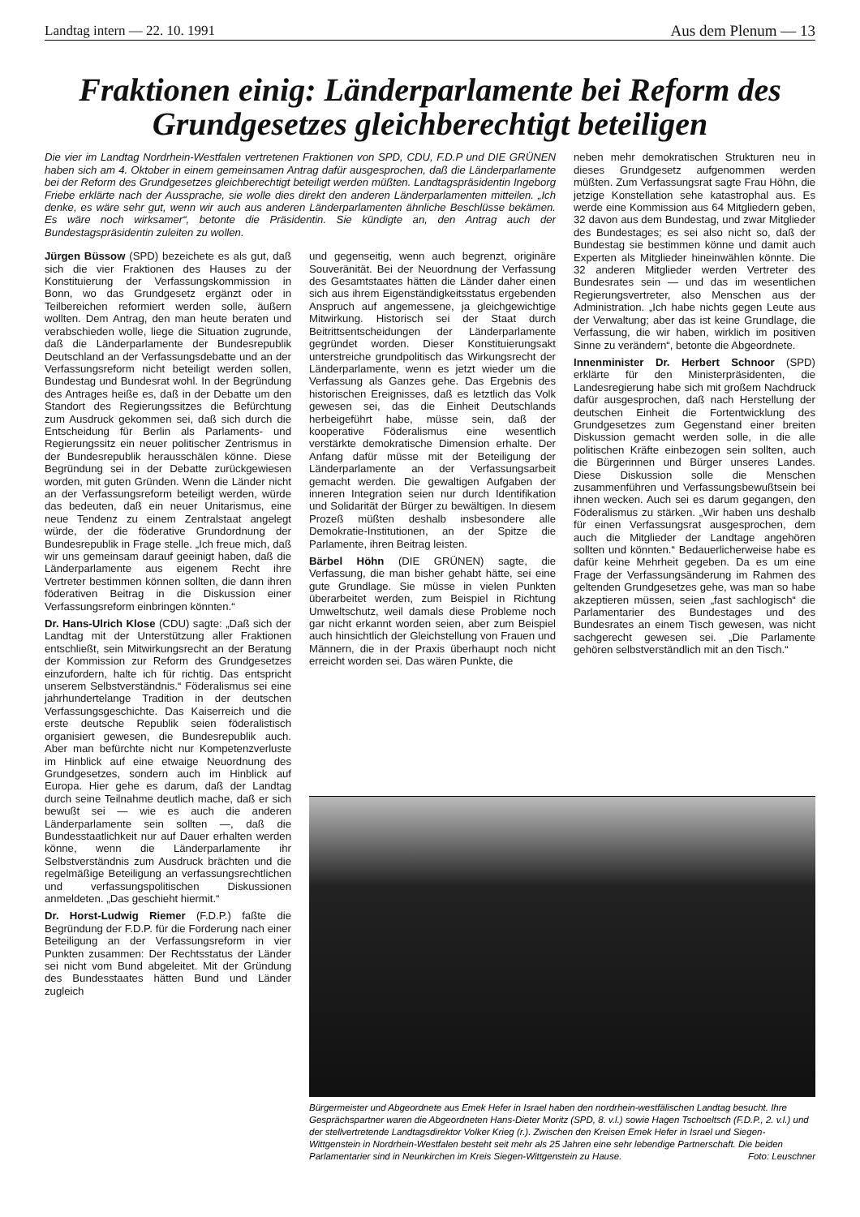Landtag intern — 22. 10. 1991 Aus dem Plenum — 13
Fraktionen einig: Länderparlamente bei Reform des Grundgesetzes gleichberechtigt beteiligen
Die vier im Landtag Nordrhein-Westfalen vertretenen Fraktionen von SPD, CDU, F.D.P und DIE GRÜNEN haben sich am 4. Oktober in einem gemeinsamen Antrag dafür ausgesprochen, daß die Länderparlamente bei der Reform des Grundgesetzes gleichberechtigt beteiligt werden müßten. Landtagspräsidentin Ingeborg Friebe erklärte nach der Aussprache, sie wolle dies direkt den anderen Länderparlamenten mitteilen. „Ich denke, es wäre sehr gut, wenn wir auch aus anderen Länderparlamenten ähnliche Beschlüsse bekämen. Es wäre noch wirksamer“, betonte die Präsidentin. Sie kündigte an, den Antrag auch der Bundestagspräsidentin zuleiten zu wollen.
Jürgen Büssow (SPD) bezeichete es als gut, daß sich die vier Fraktionen des Hauses zu der Konstituierung der Verfassungskommission in Bonn, wo das Grundgesetz ergänzt oder in Teilbereichen reformiert werden solle, äußern wollten. Dem Antrag, den man heute beraten und verabschieden wolle, liege die Situation zugrunde, daß die Länderparlamente der Bundesrepublik Deutschland an der Verfassungsdebatte und an der Verfassungsreform nicht beteiligt werden sollen, Bundestag und Bundesrat wohl. In der Begründung des Antrages heiße es, daß in der Debatte um den Standort des Regierungssitzes die Befürchtung zum Ausdruck gekommen sei, daß sich durch die Entscheidung für Berlin als Parlaments- und Regierungssitz ein neuer politischer Zentrismus in der Bundesrepublik herausschälen könne. Diese Begründung sei in der Debatte zurückgewiesen worden, mit guten Gründen. Wenn die Länder nicht an der Verfassungsreform beteiligt werden, würde das bedeuten, daß ein neuer Unitarismus, eine neue Tendenz zu einem Zentralstaat angelegt würde, der die föderative Grundordnung der Bundesrepublik in Frage stelle. „Ich freue mich, daß wir uns gemeinsam darauf geeinigt haben, daß die Länderparlamente aus eigenem Recht ihre Vertreter bestimmen können sollten, die dann ihren föderativen Beitrag in die Diskussion einer Verfassungsreform einbringen könnten.“
Dr. Hans-Ulrich Klose (CDU) sagte: „Daß sich der Landtag mit der Unterstützung aller Fraktionen entschließt, sein Mitwirkungsrecht an der Beratung der Kommission zur Reform des Grundgesetzes einzufordern, halte ich für richtig. Das entspricht unserem Selbstverständnis.“ Föderalismus sei eine jahrhundertelange Tradition in der deutschen Verfassungsgeschichte. Das Kaiserreich und die erste deutsche Republik seien föderalistisch organisiert gewesen, die Bundesrepublik auch. Aber man befürchte nicht nur Kompetenzverluste im Hinblick auf eine etwaige Neuordnung des Grundgesetzes, sondern auch im Hinblick auf Europa. Hier gehe es darum, daß der Landtag durch seine Teilnahme deutlich mache, daß er sich bewußt sei — wie es auch die anderen Länderparlamente sein sollten —, daß die Bundesstaatlichkeit nur auf Dauer erhalten werden könne, wenn die Länderparlamente ihr Selbstverständnis zum Ausdruck brächten und die regelmäßige Beteiligung an verfassungsrechtlichen und verfassungspolitischen Diskussionen anmeldeten. „Das geschieht hiermit.“
Dr. Horst-Ludwig Riemer (F.D.P.) faßte die Begründung der F.D.P. für die Forderung nach einer Beteiligung an der Verfassungsreform in vier Punkten zusammen: Der Rechtsstatus der Länder sei nicht vom Bund abgeleitet. Mit der Gründung des Bundesstaates hätten Bund und Länder zugleich
und gegenseitig, wenn auch begrenzt, originäre Souveränität. Bei der Neuordnung der Verfassung des Gesamtstaates hätten die Länder daher einen sich aus ihrem Eigenständigkeitsstatus ergebenden Anspruch auf angemessene, ja gleichgewichtige Mitwirkung. Historisch sei der Staat durch Beitrittsentscheidungen der Länderparlamente gegründet worden. Dieser Konstituierungsakt unterstreiche grundpolitisch das Wirkungsrecht der Länderparlamente, wenn es jetzt wieder um die Verfassung als Ganzes gehe. Das Ergebnis des historischen Ereignisses, daß es letztlich das Volk gewesen sei, das die Einheit Deutschlands herbeigeführt habe, müsse sein, daß der kooperative Föderalismus eine wesentlich verstärkte demokratische Dimension erhalte. Der Anfang dafür müsse mit der Beteiligung der Länderparlamente an der Verfassungsarbeit gemacht werden. Die gewaltigen Aufgaben der inneren Integration seien nur durch Identifikation und Solidarität der Bürger zu bewältigen. In diesem Prozeß müßten deshalb insbesondere alle Demokratie-Institutionen, an der Spitze die Parlamente, ihren Beitrag leisten.
Bärbel Höhn (DIE GRÜNEN) sagte, die Verfassung, die man bisher gehabt hätte, sei eine gute Grundlage. Sie müsse in vielen Punkten überarbeitet werden, zum Beispiel in Richtung Umweltschutz, weil damals diese Probleme noch gar nicht erkannt worden seien, aber zum Beispiel auch hinsichtlich der Gleichstellung von Frauen und Männern, die in der Praxis überhaupt noch nicht erreicht worden sei. Das wären Punkte, die
neben mehr demokratischen Strukturen neu in dieses Grundgesetz aufgenommen werden müßten. Zum Verfassungsrat sagte Frau Höhn, die jetzige Konstellation sehe katastrophal aus. Es werde eine Kommission aus 64 Mitgliedern geben, 32 davon aus dem Bundestag, und zwar Mitglieder des Bundestages; es sei also nicht so, daß der Bundestag sie bestimmen könne und damit auch Experten als Mitglieder hineinwählen könnte. Die 32 anderen Mitglieder werden Vertreter des Bundesrates sein — und das im wesentlichen Regierungsvertreter, also Menschen aus der Administration. „Ich habe nichts gegen Leute aus der Verwaltung; aber das ist keine Grundlage, die Verfassung, die wir haben, wirklich im positiven Sinne zu verändern“, betonte die Abgeordnete.
Innenminister Dr. Herbert Schnoor (SPD) erklärte für den Ministerpräsidenten, die Landesregierung habe sich mit großem Nachdruck dafür ausgesprochen, daß nach Herstellung der deutschen Einheit die Fortentwicklung des Grundgesetzes zum Gegenstand einer breiten Diskussion gemacht werden solle, in die alle politischen Kräfte einbezogen sein sollten, auch die Bürgerinnen und Bürger unseres Landes. Diese Diskussion solle die Menschen zusammenführen und Verfassungsbewußtsein bei ihnen wecken. Auch sei es darum gegangen, den Föderalismus zu stärken. „Wir haben uns deshalb für einen Verfassungsrat ausgesprochen, dem auch die Mitglieder der Landtage angehören sollten und könnten.“ Bedauerlicherweise habe es dafür keine Mehrheit gegeben. Da es um eine Frage der Verfassungsänderung im Rahmen des geltenden Grundgesetzes gehe, was man so habe akzeptieren müssen, seien „fast sachlogisch“ die Parlamentarier des Bundestages und des Bundesrates an einem Tisch gewesen, was nicht sachgerecht gewesen sei. „Die Parlamente gehören selbstverständlich mit an den Tisch.“
Bürgermeister und Abgeordnete aus Emek Hefer in Israel haben den nordrhein-westfälischen Landtag besucht. Ihre Gesprächspartner waren die Abgeordneten Hans-Dieter Moritz (SPD, 8. v.l.) sowie Hagen Tschoeltsch (F.D.P., 2. v.l.) und der stellvertretende Landtagsdirektor Volker Krieg (r.). Zwischen den Kreisen Emek Hefer in Israel und Siegen-Wittgenstein in Nordrhein-Westfalen besteht seit mehr als 25 Jahren eine sehr lebendige Partnerschaft. Die beiden Parlamentarier sind in Neunkirchen im Kreis Siegen-Wittgenstein zu Hause. Foto: Leuschner